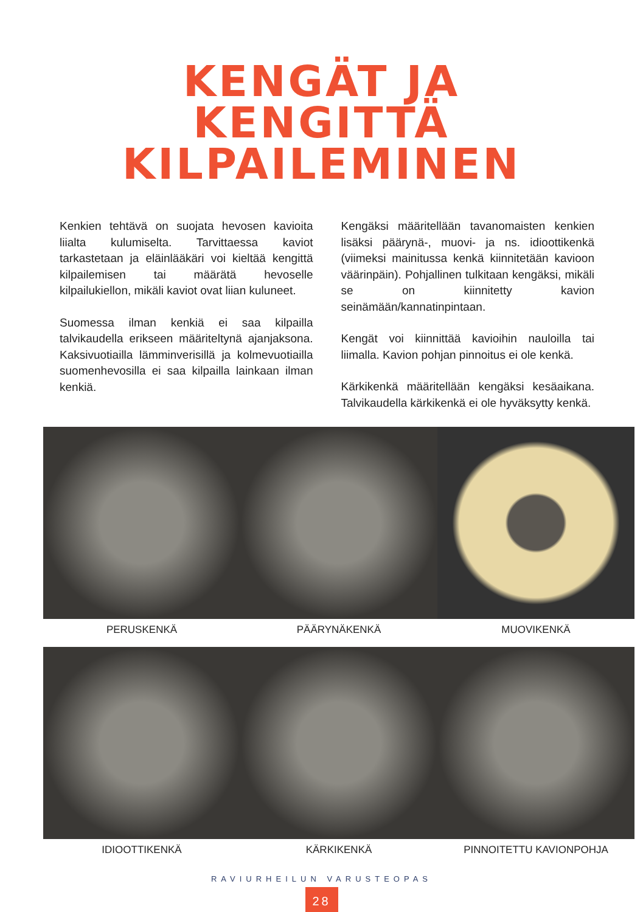KENGÄT JA
KENGITTÄ
KILPAILEMINEN
Kenkien tehtävä on suojata hevosen kavioita liialta kulumiselta. Tarvittaessa kaviot tarkastetaan ja eläinlääkäri voi kieltää kengittä kilpailemisen tai määrätä hevoselle kilpailukiellon, mikäli kaviot ovat liian kuluneet.
Suomessa ilman kenkiä ei saa kilpailla talvikaudella erikseen määriteltynä ajanjaksona. Kaksivuotiailla lämminverisillä ja kolmevuotiailla suomenhevosilla ei saa kilpailla lainkaan ilman kenkiä.
Kengäksi määritellään tavanomaisten kenkien lisäksi päärynä-, muovi- ja ns. idioottikenkä (viimeksi mainitussa kenkä kiinnitetään kavioon väärinpäin). Pohjallinen tulkitaan kengäksi, mikäli se on kiinnitetty kavion seinämään/kannatinpintaan.
Kengät voi kiinnittää kavioihin nauloilla tai liimalla. Kavion pohjan pinnoitus ei ole kenkä.
Kärkikenkä määritellään kengäksi kesäaikana. Talvikaudella kärkikenkä ei ole hyväksytty kenkä.
PERUSKENKÄ
PÄÄRYNÄKENKÄ
MUOVIKENKÄ
IDIOOTTIKENKÄ
KÄRKIKENKÄ
PINNOITETTU KAVIONPOHJA
RAVIURHEILUN VARUSTEOPAS
28